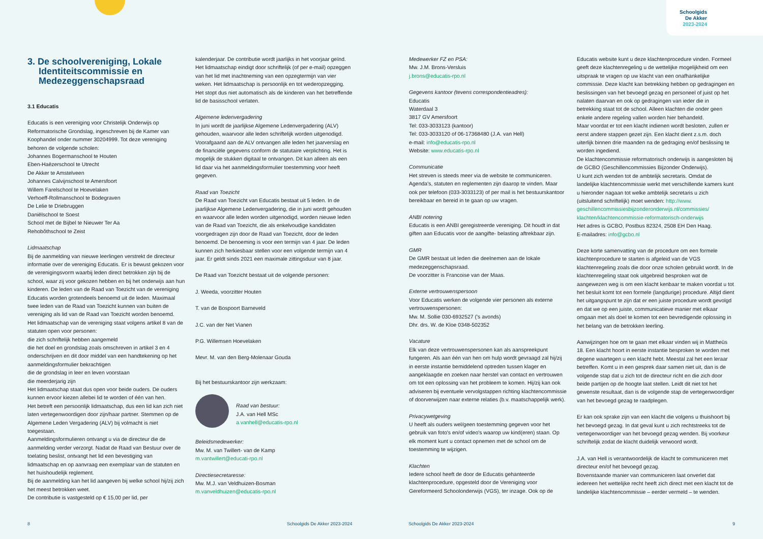Schoolgids
De Akker
2023-2024
3. De schoolvereniging, Lokale Identiteitscommissie en Medezeggenschapsraad
3.1 Educatis
Educatis is een vereniging voor Christelijk Onderwijs op Reformatorische Grondslag, ingeschreven bij de Kamer van Koophandel onder nummer 30204999. Tot deze vereniging behoren de volgende scholen:
Johannes Bogermanschool te Houten
Eben-Haëzerschool te Utrecht
De Akker te Amstelveen
Johannes Calvijnschool te Amersfoort
Willem Farelschool te Hoevelaken
Verhoeff-Rollmanschool te Bodegraven
De Lelie te Driebruggen
Daniëlschool te Soest
School met de Bijbel te Nieuwer Ter Aa
Rehobôthschool te Zeist
Lidmaatschap
Bij de aanmelding van nieuwe leerlingen verstrekt de directeur informatie over de vereniging Educatis. Er is bewust gekozen voor de verenigingsvorm waarbij leden direct betrokken zijn bij de school, waar zij voor gekozen hebben en bij het onderwijs aan hun kinderen. De leden van de Raad van Toezicht van de vereniging Educatis worden grotendeels benoemd uit de leden. Maximaal twee leden van de Raad van Toezicht kunnen van buiten de vereniging als lid van de Raad van Toezicht worden benoemd.
Het lidmaatschap van de vereniging staat volgens artikel 8 van de statuten open voor personen:
die zich schriftelijk hebben aangemeld
die het doel en grondslag zoals omschreven in artikel 3 en 4 onderschrijven en dit door middel van een handtekening op het aanmeldingsformulier bekrachtigen
die de grondslag in leer en leven voorstaan
die meerderjarig zijn
Het lidmaatschap staat dus open voor beide ouders. De ouders kunnen ervoor kiezen allebei lid te worden of één van hen.
Het betreft een persoonlijk lidmaatschap, dus een lid kan zich niet laten vertegenwoordigen door zijn/haar partner. Stemmen op de Algemene Leden Vergadering (ALV) bij volmacht is niet toegestaan.
Aanmeldingsformulieren ontvangt u via de directeur die de aanmelding verder verzorgt. Nadat de Raad van Bestuur over de toelating beslist, ontvangt het lid een bevestiging van lidmaatschap en op aanvraag een exemplaar van de statuten en het huishoudelijk reglement.
Bij de aanmelding kan het lid aangeven bij welke school hij/zij zich het meest betrokken weet.
De contributie is vastgesteld op € 15,00 per lid, per
kalenderjaar. De contributie wordt jaarlijks in het voorjaar geïnd.
Het lidmaatschap eindigt door schriftelijk (of per e-mail) opzeggen van het lid met inachtneming van een opzegtermijn van vier weken. Het lidmaatschap is persoonlijk en tot wederopzegging. Het stopt dus niet automatisch als de kinderen van het betreffende lid de basisschool verlaten.
Algemene ledenvergadering
In juni wordt de jaarlijkse Algemene Ledenvergadering (ALV) gehouden, waarvoor alle leden schriftelijk worden uitgenodigd. Voorafgaand aan de ALV ontvangen alle leden het jaarverslag en de financiële gegevens conform de statutaire verplichting. Het is mogelijk de stukken digitaal te ontvangen. Dit kan alleen als een lid daar via het aanmeldingsformulier toestemming voor heeft gegeven.
Raad van Toezicht
De Raad van Toezicht van Educatis bestaat uit 5 leden. In de jaarlijkse Algemene Ledenvergadering, die in juni wordt gehouden en waarvoor alle leden worden uitgenodigd, worden nieuwe leden van de Raad van Toezicht, die als enkelvoudige kandidaten voorgedragen zijn door de Raad van Toezicht, door de leden benoemd. De benoeming is voor een termijn van 4 jaar. De leden kunnen zich herkiesbaar stellen voor een volgende termijn van 4 jaar. Er geldt sinds 2021 een maximale zittingsduur van 8 jaar.
De Raad van Toezicht bestaat uit de volgende personen:
J. Weeda, voorzitter Houten
T. van de Bospoort Barneveld
J.C. van der Net Vianen
P.G. Willemsen Hoevelaken
Mevr. M. van den Berg-Molenaar Gouda
Bij het bestuurskantoor zijn werkzaam:
Raad van bestuur:
J.A. van Hell MSc
a.vanhell@educatis-rpo.nl
Beleidsmedewerker:
Mw. M. van Twillert- van de Kamp
m.vantwillert@educati-rpo.nl
Directiesecretaresse:
Mw. M.J. van Veldhuizen-Bosman
m.vanveldhuizen@educatis-rpo.nl
Medewerker FZ en PSA:
Mw. J.M. Brons-Versluis
j.brons@educatis-rpo.nl
Gegevens kantoor (tevens correspondentieadres):
Educatis
Waterdaal 3
3817 GV Amersfoort
Tel: 033-3033123 (kantoor)
Tel: 033-3033120 of 06-17368480 (J.A. van Hell)
e-mail: info@educatis-rpo.nl
Website: www.educatis-rpo.nl
Communicatie
Het streven is steeds meer via de website te communiceren. Agenda's, statuten en reglementen zijn daarop te vinden. Maar ook per telefoon (033-3033123) of per mail is het bestuurskantoor bereikbaar en bereid in te gaan op uw vragen.
ANBI notering
Educatis is een ANBI geregistreerde vereniging. Dit houdt in dat giften aan Educatis voor de aangifte- belasting aftrekbaar zijn.
GMR
De GMR bestaat uit leden die deelnemen aan de lokale medezeggenschapsraad.
De voorzitter is Francoise van der Maas.
Externe vertrouwenspersoon
Voor Educatis werken de volgende vier personen als externe vertrouwenspersonen:
Mw. M. Sollie 030-6932527 ('s avonds)
Dhr. drs. W. de Kloe 0348-502352
Vacature
Elk van deze vertrouwenspersonen kan als aanspreekpunt fungeren. Als aan één van hen om hulp wordt gevraagd zal hij/zij in eerste instantie bemiddelend optreden tussen klager en aangeklaagde en zoeken naar herstel van contact en vertrouwen om tot een oplossing van het probleem te komen. Hij/zij kan ook adviseren bij eventuele vervolgstappen richting klachtencommissie of doorverwijzen naar externe relaties (b.v. maatschappelijk werk).
Privacywetgeving
U heeft als ouders wel/geen toestemming gegeven voor het gebruik van foto's en/of video's waarop uw kind(eren) staan. Op elk moment kunt u contact opnemen met de school om de toestemming te wijzigen.
Klachten
Iedere school heeft de door de Educatis gehanteerde klachtenprocedure, opgesteld door de Vereniging voor Gereformeerd Schoolonderwijs (VGS), ter inzage. Ook op de
Educatis website kunt u deze klachtenprocedure vinden. Formeel geeft deze klachtenregeling u de wettelijke mogelijkheid om een uitspraak te vragen op uw klacht van een onafhankelijke commissie. Deze klacht kan betrekking hebben op gedragingen en beslissingen van het bevoegd gezag en personeel of juist op het nalaten daarvan en ook op gedragingen van ieder die in betrekking staat tot de school. Alleen klachten die onder geen enkele andere regeling vallen worden hier behandeld.
Maar voordat er tot een klacht indienen wordt besloten, zullen er eerst andere stappen gezet zijn. Een klacht dient z.s.m. doch uiterlijk binnen drie maanden na de gedraging en/of beslissing te worden ingediend.
De klachtencommissie reformatorisch onderwijs is aangesloten bij de GCBO (Geschillencommissies Bijzonder Onderwijs).
U kunt zich wenden tot de ambtelijk secretaris. Omdat de landelijke klachtencommissie werkt met verschillende kamers kunt u hieronder nagaan tot welke ambtelijk secretaris u zich (uitsluitend schriftelijk) moet wenden: http://www. geschillencommissiesbijzonderonderwijs.nl/commissies/ klachten/klachtencommissie-reformatorisch-onderwijs
Het adres is GCBO, Postbus 82324, 2508 EH Den Haag.
E-mailadres: info@gcbo.nl
Deze korte samenvatting van de procedure om een formele klachtenprocedure te starten is afgeleid van de VGS klachtenregeling zoals die door onze scholen gebruikt wordt. In de klachtenregeling staat ook uitgebreid besproken wat de aangewezen weg is om een klacht kenbaar te maken voordat u tot het besluit komt tot een formele (langdurige) procedure. Altijd dient het uitgangspunt te zijn dat er een juiste procedure wordt gevolgd en dat we op een juiste, communicatieve manier met elkaar omgaan met als doel te komen tot een bevredigende oplossing in het belang van de betrokken leerling.
Aanwijzingen hoe om te gaan met elkaar vinden wij in Mattheüs 18. Een klacht hoort in eerste instantie besproken te worden met degene waartegen u een klacht hebt. Meestal zal het een leraar betreffen. Komt u in een gesprek daar samen niet uit, dan is de volgende stap dat u zich tot de directeur richt en die zich door beide partijen op de hoogte laat stellen. Leidt dit niet tot het gewenste resultaat, dan is de volgende stap de vertegenwoordiger van het bevoegd gezag te raadplegen.
Er kan ook sprake zijn van een klacht die volgens u thuishoort bij het bevoegd gezag. In dat geval kunt u zich rechtstreeks tot de vertegenwoordiger van het bevoegd gezag wenden. Bij voorkeur schriftelijk zodat de klacht duidelijk verwoord wordt.
J.A. van Hell is verantwoordelijk de klacht te communiceren met directeur en/of het bevoegd gezag.
Bovenstaande manier van communiceren laat onverlet dat iedereen het wettelijke recht heeft zich direct met een klacht tot de landelijke klachtencommissie – eerder vermeld – te wenden.
8 Schoolgids De Akker 2023-2024 Schoolgids De Akker 2023-2024 9